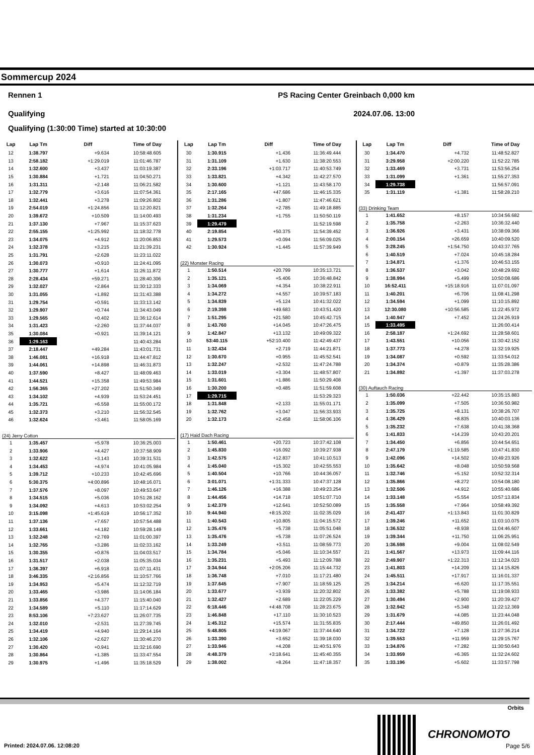Sommercup 2024
Rennen 1 PS Racing Center Greinbach 0,000 km
Qualifying 2024.07.06. 13:00
Qualifying (1:30:00 Time) started at 10:30:00
| Lap | Lap Tm | Diff | Time of Day |
| --- | --- | --- | --- |
| 12 | 1:38.797 | +9.634 | 10:58:48.605 |
| 13 | 2:58.182 | +1:29.019 | 11:01:46.787 |
| 14 | 1:32.600 | +3.437 | 11:03:19.387 |
| 15 | 1:30.884 | +1.721 | 11:04:50.271 |
| 16 | 1:31.311 | +2.148 | 11:06:21.582 |
| 17 | 1:32.779 | +3.616 | 11:07:54.361 |
| 18 | 1:32.441 | +3.278 | 11:09:26.802 |
| 19 | 2:54.019 | +1:24.856 | 11:12:20.821 |
| 20 | 1:39.672 | +10.509 | 11:14:00.493 |
| 21 | 1:37.130 | +7.967 | 11:15:37.623 |
| 22 | 2:55.155 | +1:25.992 | 11:18:32.778 |
| 23 | 1:34.075 | +4.912 | 11:20:06.853 |
| 24 | 1:32.378 | +3.215 | 11:21:39.231 |
| 25 | 1:31.791 | +2.628 | 11:23:11.022 |
| 26 | 1:30.073 | +0.910 | 11:24:41.095 |
| 27 | 1:30.777 | +1.614 | 11:26:11.872 |
| 28 | 2:28.434 | +59.271 | 11:28:40.306 |
| 29 | 1:32.027 | +2.864 | 11:30:12.333 |
| 30 | 1:31.055 | +1.892 | 11:31:43.388 |
| 31 | 1:29.754 | +0.591 | 11:33:13.142 |
| 32 | 1:29.907 | +0.744 | 11:34:43.049 |
| 33 | 1:29.565 | +0.402 | 11:36:12.614 |
| 34 | 1:31.423 | +2.260 | 11:37:44.037 |
| 35 | 1:30.084 | +0.921 | 11:39:14.121 |
| 36 | 1:29.163 | | 11:40:43.284 |
| 37 | 2:18.447 | +49.284 | 11:43:01.731 |
| 38 | 1:46.081 | +16.918 | 11:44:47.812 |
| 39 | 1:44.061 | +14.898 | 11:46:31.873 |
| 40 | 1:37.590 | +8.427 | 11:48:09.463 |
| 41 | 1:44.521 | +15.358 | 11:49:53.984 |
| 42 | 1:56.365 | +27.202 | 11:51:50.349 |
| 43 | 1:34.102 | +4.939 | 11:53:24.451 |
| 44 | 1:35.721 | +6.558 | 11:55:00.172 |
| 45 | 1:32.373 | +3.210 | 11:56:32.545 |
| 46 | 1:32.624 | +3.461 | 11:58:05.169 |
| (24) Jerry Cotton | | | |
| 1 | 1:35.457 | +5.978 | 10:36:25.003 |
| 2 | 1:33.906 | +4.427 | 10:37:58.909 |
| 3 | 1:32.622 | +3.143 | 10:39:31.531 |
| 4 | 1:34.453 | +4.974 | 10:41:05.984 |
| 5 | 1:39.712 | +10.233 | 10:42:45.696 |
| 6 | 5:30.375 | +4:00.896 | 10:48:16.071 |
| 7 | 1:37.576 | +8.097 | 10:49:53.647 |
| 8 | 1:34.515 | +5.036 | 10:51:28.162 |
| 9 | 1:34.092 | +4.613 | 10:53:02.254 |
| 10 | 3:15.098 | +1:45.619 | 10:56:17.352 |
| 11 | 1:37.136 | +7.657 | 10:57:54.488 |
| 12 | 1:33.661 | +4.182 | 10:59:28.149 |
| 13 | 1:32.248 | +2.769 | 11:01:00.397 |
| 14 | 1:32.765 | +3.286 | 11:02:33.162 |
| 15 | 1:30.355 | +0.876 | 11:04:03.517 |
| 16 | 1:31.517 | +2.038 | 11:05:35.034 |
| 17 | 1:36.397 | +6.918 | 11:07:11.431 |
| 18 | 3:46.335 | +2:16.856 | 11:10:57.766 |
| 19 | 1:34.953 | +5.474 | 11:12:32.719 |
| 20 | 1:33.465 | +3.986 | 11:14:06.184 |
| 21 | 1:33.856 | +4.377 | 11:15:40.040 |
| 22 | 1:34.589 | +5.110 | 11:17:14.629 |
| 23 | 8:53.106 | +7:23.627 | 11:26:07.735 |
| 24 | 1:32.010 | +2.531 | 11:27:39.745 |
| 25 | 1:34.419 | +4.940 | 11:29:14.164 |
| 26 | 1:32.106 | +2.627 | 11:30:46.270 |
| 27 | 1:30.420 | +0.941 | 11:32:16.690 |
| 28 | 1:30.864 | +1.385 | 11:33:47.554 |
| 29 | 1:30.975 | +1.496 | 11:35:18.529 |
| Lap | Lap Tm | Diff | Time of Day |
| --- | --- | --- | --- |
| 30 | 1:30.915 | +1.436 | 11:36:49.444 |
| 31 | 1:31.109 | +1.630 | 11:38:20.553 |
| 32 | 2:33.196 | +1:03.717 | 11:40:53.749 |
| 33 | 1:33.821 | +4.342 | 11:42:27.570 |
| 34 | 1:30.600 | +1.121 | 11:43:58.170 |
| 35 | 2:17.165 | +47.686 | 11:46:15.335 |
| 36 | 1:31.286 | +1.807 | 11:47:46.621 |
| 37 | 1:32.264 | +2.785 | 11:49:18.885 |
| 38 | 1:31.234 | +1.755 | 11:50:50.119 |
| 39 | 1:29.479 | | 11:52:19.598 |
| 40 | 2:19.854 | +50.375 | 11:54:39.452 |
| 41 | 1:29.573 | +0.094 | 11:56:09.025 |
| 42 | 1:30.924 | +1.445 | 11:57:39.949 |
| (22) Monster Racing | | | |
| 1 | 1:50.514 | +20.799 | 10:35:13.721 |
| 2 | 1:35.121 | +5.406 | 10:36:48.842 |
| 3 | 1:34.069 | +4.354 | 10:38:22.911 |
| 4 | 1:34.272 | +4.557 | 10:39:57.183 |
| 5 | 1:34.839 | +5.124 | 10:41:32.022 |
| 6 | 2:19.398 | +49.683 | 10:43:51.420 |
| 7 | 1:51.295 | +21.580 | 10:45:42.715 |
| 8 | 1:43.760 | +14.045 | 10:47:26.475 |
| 9 | 1:42.847 | +13.132 | 10:49:09.322 |
| 10 | 53:40.115 | +52:10.400 | 11:42:49.437 |
| 11 | 1:32.434 | +2.719 | 11:44:21.871 |
| 12 | 1:30.670 | +0.955 | 11:45:52.541 |
| 13 | 1:32.247 | +2.532 | 11:47:24.788 |
| 14 | 1:33.019 | +3.304 | 11:48:57.807 |
| 15 | 1:31.601 | +1.886 | 11:50:29.408 |
| 16 | 1:30.200 | +0.485 | 11:51:59.608 |
| 17 | 1:29.715 | | 11:53:29.323 |
| 18 | 1:31.848 | +2.133 | 11:55:01.171 |
| 19 | 1:32.762 | +3.047 | 11:56:33.933 |
| 20 | 1:32.173 | +2.458 | 11:58:06.106 |
| (17) Haid Dach Racing | | | |
| 1 | 1:50.461 | +20.723 | 10:37:42.108 |
| 2 | 1:45.830 | +16.092 | 10:39:27.938 |
| 3 | 1:42.575 | +12.837 | 10:41:10.513 |
| 4 | 1:45.040 | +15.302 | 10:42:55.553 |
| 5 | 1:40.504 | +10.766 | 10:44:36.057 |
| 6 | 3:01.071 | +1:31.333 | 10:47:37.128 |
| 7 | 1:46.126 | +16.388 | 10:49:23.254 |
| 8 | 1:44.456 | +14.718 | 10:51:07.710 |
| 9 | 1:42.379 | +12.641 | 10:52:50.089 |
| 10 | 9:44.940 | +8:15.202 | 11:02:35.029 |
| 11 | 1:40.543 | +10.805 | 11:04:15.572 |
| 12 | 1:35.476 | +5.738 | 11:05:51.048 |
| 13 | 1:35.476 | +5.738 | 11:07:26.524 |
| 14 | 1:33.249 | +3.511 | 11:08:59.773 |
| 15 | 1:34.784 | +5.046 | 11:10:34.557 |
| 16 | 1:35.231 | +5.493 | 11:12:09.788 |
| 17 | 3:34.944 | +2:05.206 | 11:15:44.732 |
| 18 | 1:36.748 | +7.010 | 11:17:21.480 |
| 19 | 1:37.645 | +7.907 | 11:18:59.125 |
| 20 | 1:33.677 | +3.939 | 11:20:32.802 |
| 21 | 1:32.427 | +2.689 | 11:22:05.229 |
| 22 | 6:18.446 | +4:48.708 | 11:28:23.675 |
| 23 | 1:46.848 | +17.110 | 11:30:10.523 |
| 24 | 1:45.312 | +15.574 | 11:31:55.835 |
| 25 | 5:48.805 | +4:19.067 | 11:37:44.640 |
| 26 | 1:33.390 | +3.652 | 11:39:18.030 |
| 27 | 1:33.946 | +4.208 | 11:40:51.976 |
| 28 | 4:48.379 | +3:18.641 | 11:45:40.355 |
| 29 | 1:38.002 | +8.264 | 11:47:18.357 |
| Lap | Lap Tm | Diff | Time of Day |
| --- | --- | --- | --- |
| 30 | 1:34.470 | +4.732 | 11:48:52.827 |
| 31 | 3:29.958 | +2:00.220 | 11:52:22.785 |
| 32 | 1:33.469 | +3.731 | 11:53:56.254 |
| 33 | 1:31.099 | +1.361 | 11:55:27.353 |
| 34 | 1:29.738 | | 11:56:57.091 |
| 35 | 1:31.119 | +1.381 | 11:58:28.210 |
| (33) Drinking Team | | | |
| 1 | 1:41.652 | +8.157 | 10:34:56.682 |
| 2 | 1:35.758 | +2.263 | 10:36:32.440 |
| 3 | 1:36.926 | +3.431 | 10:38:09.366 |
| 4 | 2:00.154 | +26.659 | 10:40:09.520 |
| 5 | 3:28.245 | +1:54.750 | 10:43:37.765 |
| 6 | 1:40.519 | +7.024 | 10:45:18.284 |
| 7 | 1:34.871 | +1.376 | 10:46:53.155 |
| 8 | 1:36.537 | +3.042 | 10:48:29.692 |
| 9 | 1:38.994 | +5.499 | 10:50:08.686 |
| 10 | 16:52.411 | +15:18.916 | 11:07:01.097 |
| 11 | 1:40.201 | +6.706 | 11:08:41.298 |
| 12 | 1:34.594 | +1.099 | 11:10:15.892 |
| 13 | 12:30.080 | +10:56.585 | 11:22:45.972 |
| 14 | 1:40.947 | +7.452 | 11:24:26.919 |
| 15 | 1:33.495 | | 11:26:00.414 |
| 16 | 2:58.187 | +1:24.692 | 11:28:58.601 |
| 17 | 1:43.551 | +10.056 | 11:30:42.152 |
| 18 | 1:37.773 | +4.278 | 11:32:19.925 |
| 19 | 1:34.087 | +0.592 | 11:33:54.012 |
| 20 | 1:34.374 | +0.879 | 11:35:28.386 |
| 21 | 1:34.892 | +1.397 | 11:37:03.278 |
| (30) Auftauch Racing | | | |
| 1 | 1:50.036 | +22.442 | 10:35:15.883 |
| 2 | 1:35.099 | +7.505 | 10:36:50.982 |
| 3 | 1:35.725 | +8.131 | 10:38:26.707 |
| 4 | 1:36.429 | +8.835 | 10:40:03.136 |
| 5 | 1:35.232 | +7.638 | 10:41:38.368 |
| 6 | 1:41.833 | +14.239 | 10:43:20.201 |
| 7 | 1:34.450 | +6.856 | 10:44:54.651 |
| 8 | 2:47.179 | +1:19.585 | 10:47:41.830 |
| 9 | 1:42.096 | +14.502 | 10:49:23.926 |
| 10 | 1:35.642 | +8.048 | 10:50:59.568 |
| 11 | 1:32.746 | +5.152 | 10:52:32.314 |
| 12 | 1:35.866 | +8.272 | 10:54:08.180 |
| 13 | 1:32.506 | +4.912 | 10:55:40.686 |
| 14 | 1:33.148 | +5.554 | 10:57:13.834 |
| 15 | 1:35.558 | +7.964 | 10:58:49.392 |
| 16 | 2:41.437 | +1:13.843 | 11:01:30.829 |
| 17 | 1:39.246 | +11.652 | 11:03:10.075 |
| 18 | 1:36.532 | +8.938 | 11:04:46.607 |
| 19 | 1:39.344 | +11.750 | 11:06:25.951 |
| 20 | 1:36.598 | +9.004 | 11:08:02.549 |
| 21 | 1:41.567 | +13.973 | 11:09:44.116 |
| 22 | 2:49.907 | +1:22.313 | 11:12:34.023 |
| 23 | 1:41.803 | +14.209 | 11:14:15.826 |
| 24 | 1:45.511 | +17.917 | 11:16:01.337 |
| 25 | 1:34.214 | +6.620 | 11:17:35.551 |
| 26 | 1:33.382 | +5.788 | 11:19:08.933 |
| 27 | 1:30.494 | +2.900 | 11:20:39.427 |
| 28 | 1:32.942 | +5.348 | 11:22:12.369 |
| 29 | 1:31.679 | +4.085 | 11:23:44.048 |
| 30 | 2:17.444 | +49.850 | 11:26:01.492 |
| 31 | 1:34.722 | +7.128 | 11:27:36.214 |
| 32 | 1:39.553 | +11.959 | 11:29:15.767 |
| 33 | 1:34.876 | +7.282 | 11:30:50.643 |
| 34 | 1:33.959 | +6.365 | 11:32:24.602 |
| 35 | 1:33.196 | +5.602 | 11:33:57.798 |
Orbits
CHRONOMOTO
Printed: 2024.07.06. 12:08:20 Page 5/6